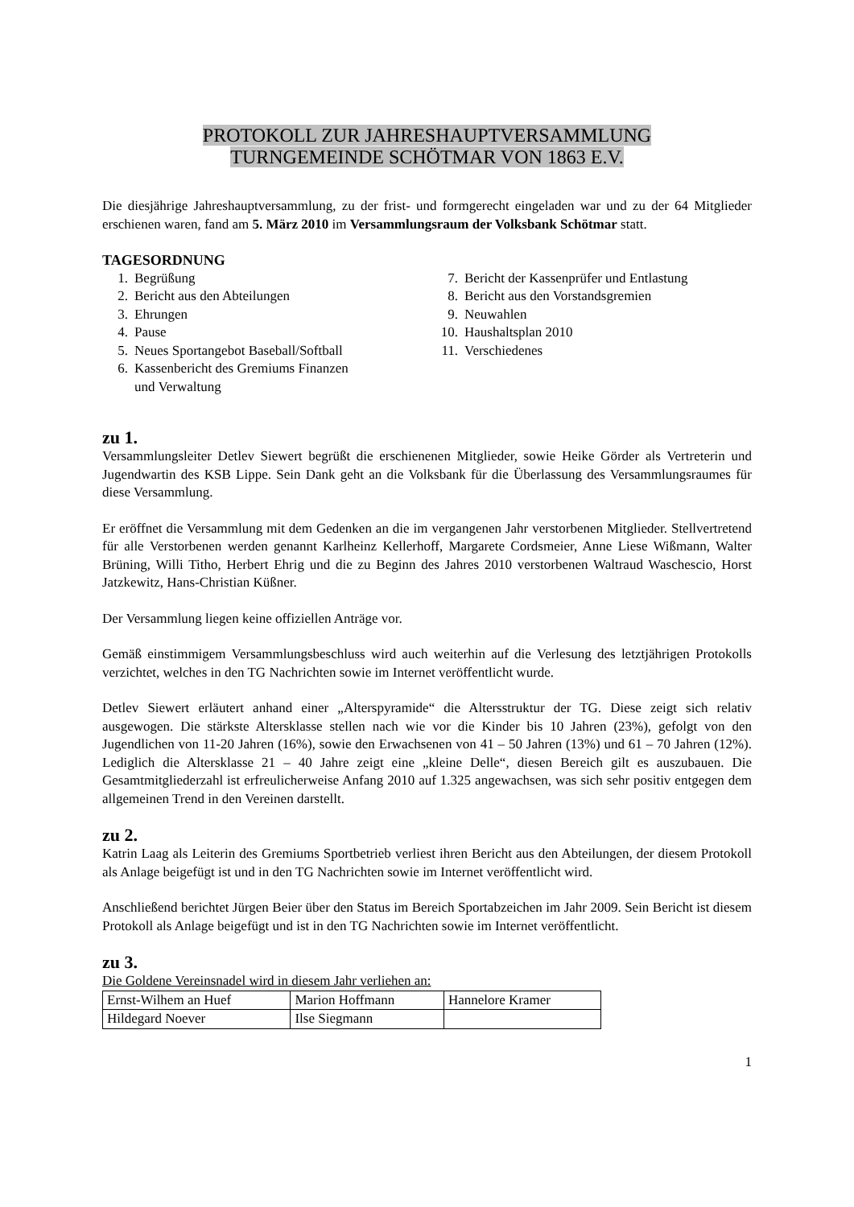PROTOKOLL ZUR JAHRESHAUPTVERSAMMLUNG
TURNGEMEINDE SCHÖTMAR VON 1863 E.V.
Die diesjährige Jahreshauptversammlung, zu der frist- und formgerecht eingeladen war und zu der 64 Mitglieder erschienen waren, fand am 5. März 2010 im Versammlungsraum der Volksbank Schötmar statt.
TAGESORDNUNG
1. Begrüßung
2. Bericht aus den Abteilungen
3. Ehrungen
4. Pause
5. Neues Sportangebot Baseball/Softball
6. Kassenbericht des Gremiums Finanzen
und Verwaltung
7. Bericht der Kassenprüfer und Entlastung
8. Bericht aus den Vorstandsgremien
9. Neuwahlen
10. Haushaltsplan 2010
11. Verschiedenes
zu 1.
Versammlungsleiter Detlev Siewert begrüßt die erschienenen Mitglieder, sowie Heike Görder als Vertreterin und Jugendwartin des KSB Lippe. Sein Dank geht an die Volksbank für die Überlassung des Versammlungsraumes für diese Versammlung.
Er eröffnet die Versammlung mit dem Gedenken an die im vergangenen Jahr verstorbenen Mitglieder. Stellvertretend für alle Verstorbenen werden genannt Karlheinz Kellerhoff, Margarete Cordsmeier, Anne Liese Wißmann, Walter Brüning, Willi Titho, Herbert Ehrig und die zu Beginn des Jahres 2010 verstorbenen Waltraud Waschescio, Horst Jatzkewitz, Hans-Christian Küßner.
Der Versammlung liegen keine offiziellen Anträge vor.
Gemäß einstimmigem Versammlungsbeschluss wird auch weiterhin auf die Verlesung des letztjährigen Protokolls verzichtet, welches in den TG Nachrichten sowie im Internet veröffentlicht wurde.
Detlev Siewert erläutert anhand einer „Alterspyramide“ die Altersstruktur der TG. Diese zeigt sich relativ ausgewogen. Die stärkste Altersklasse stellen nach wie vor die Kinder bis 10 Jahren (23%), gefolgt von den Jugendlichen von 11-20 Jahren (16%), sowie den Erwachsenen von 41 – 50 Jahren (13%) und 61 – 70 Jahren (12%). Lediglich die Altersklasse 21 – 40 Jahre zeigt eine „kleine Delle“, diesen Bereich gilt es auszubauen. Die Gesamtmitgliederzahl ist erfreulicherweise Anfang 2010 auf 1.325 angewachsen, was sich sehr positiv entgegen dem allgemeinen Trend in den Vereinen darstellt.
zu 2.
Katrin Laag als Leiterin des Gremiums Sportbetrieb verliest ihren Bericht aus den Abteilungen, der diesem Protokoll als Anlage beigefügt ist und in den TG Nachrichten sowie im Internet veröffentlicht wird.
Anschließend berichtet Jürgen Beier über den Status im Bereich Sportabzeichen im Jahr 2009. Sein Bericht ist diesem Protokoll als Anlage beigefügt und ist in den TG Nachrichten sowie im Internet veröffentlicht.
zu 3.
Die Goldene Vereinsnadel wird in diesem Jahr verliehen an:
| Ernst-Wilhem an Huef | Marion Hoffmann | Hannelore Kramer |
| Hildegard Noever | Ilse Siegmann | |
1